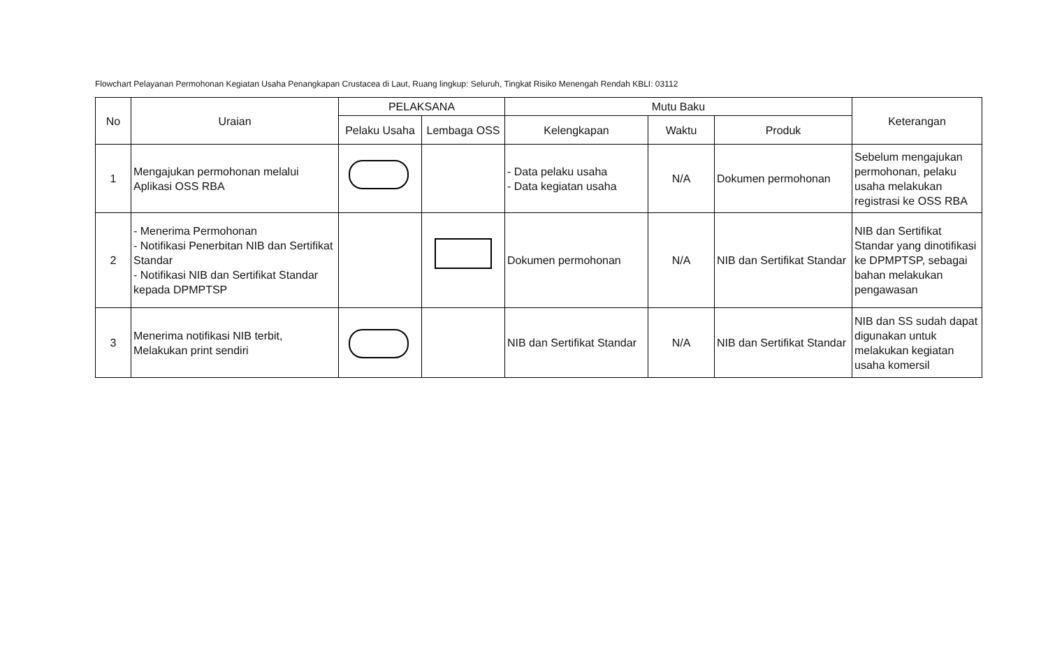Flowchart Pelayanan Permohonan Kegiatan Usaha Penangkapan Crustacea di Laut, Ruang lingkup: Seluruh, Tingkat Risiko Menengah Rendah KBLI: 03112
| No | Uraian | PELAKSANA | | Mutu Baku | | | Keterangan |
| --- | --- | --- | --- | --- | --- | --- | --- |
| | | Pelaku Usaha | Lembaga OSS | Kelengkapan | Waktu | Produk | |
| 1 | Mengajukan permohonan melalui Aplikasi OSS RBA | | | - Data pelaku usaha - Data kegiatan usaha | N/A | Dokumen permohonan | Sebelum mengajukan permohonan, pelaku usaha melakukan registrasi ke OSS RBA |
| 2 | - Menerima Permohonan - Notifikasi Penerbitan NIB dan Sertifikat Standar - Notifikasi NIB dan Sertifikat Standar kepada DPMPTSP | | | Dokumen permohonan | N/A | NIB dan Sertifikat Standar | NIB dan Sertifikat Standar yang dinotifikasi ke DPMPTSP, sebagai bahan melakukan pengawasan |
| 3 | Menerima notifikasi NIB terbit, Melakukan print sendiri | | | NIB dan Sertifikat Standar | N/A | NIB dan Sertifikat Standar | NIB dan SS sudah dapat digunakan untuk melakukan kegiatan usaha komersil |